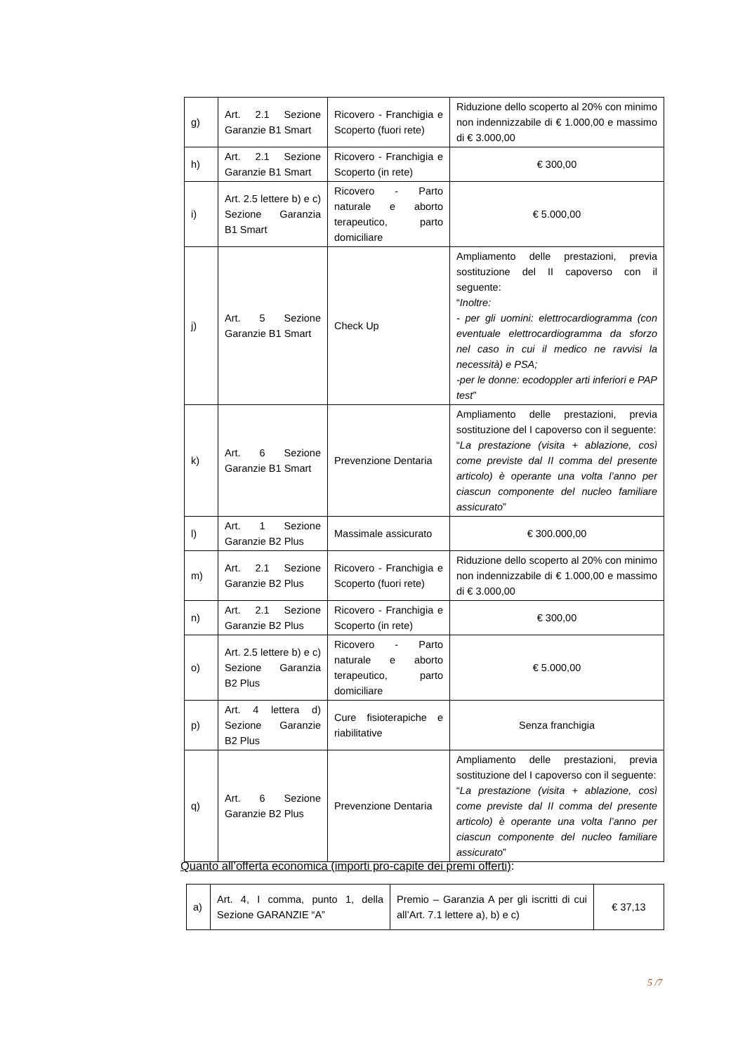| g) | Art. 2.1 Sezione Garanzie B1 Smart | Ricovero - Franchigia e Scoperto (fuori rete) | Riduzione dello scoperto al 20% con minimo non indennizzabile di € 1.000,00 e massimo di € 3.000,00 |
| h) | Art. 2.1 Sezione Garanzie B1 Smart | Ricovero - Franchigia e Scoperto (in rete) | € 300,00 |
| i) | Art. 2.5 lettere b) e c) Sezione Garanzia B1 Smart | Ricovero - Parto naturale e aborto terapeutico, parto domiciliare | € 5.000,00 |
| j) | Art. 5 Sezione Garanzie B1 Smart | Check Up | Ampliamento delle prestazioni, previa sostituzione del II capoverso con il seguente: “ Inoltre: - per gli uomini: elettrocardiogramma (con eventuale elettrocardiogramma da sforzo nel caso in cui il medico ne ravvisi la necessità) e PSA; -per le donne: ecodoppler arti inferiori e PAP test ” |
| k) | Art. 6 Sezione Garanzie B1 Smart | Prevenzione Dentaria | Ampliamento delle prestazioni, previa sostituzione del I capoverso con il seguente: “ La prestazione (visita + ablazione, così come previste dal II comma del presente articolo) è operante una volta l’anno per ciascun componente del nucleo familiare assicurato ” |
| l) | Art. 1 Sezione Garanzie B2 Plus | Massimale assicurato | € 300.000,00 |
| m) | Art. 2.1 Sezione Garanzie B2 Plus | Ricovero - Franchigia e Scoperto (fuori rete) | Riduzione dello scoperto al 20% con minimo non indennizzabile di € 1.000,00 e massimo di € 3.000,00 |
| n) | Art. 2.1 Sezione Garanzie B2 Plus | Ricovero - Franchigia e Scoperto (in rete) | € 300,00 |
| o) | Art. 2.5 lettere b) e c) Sezione Garanzia B2 Plus | Ricovero - Parto naturale e aborto terapeutico, parto domiciliare | € 5.000,00 |
| p) | Art. 4 lettera d) Sezione Garanzie B2 Plus | Cure fisioterapiche e riabilitative | Senza franchigia |
| q) | Art. 6 Sezione Garanzie B2 Plus | Prevenzione Dentaria | Ampliamento delle prestazioni, previa sostituzione del I capoverso con il seguente: “ La prestazione (visita + ablazione, così come previste dal II comma del presente articolo) è operante una volta l’anno per ciascun componente del nucleo familiare assicurato ” |
Quanto all’offerta economica (importi pro-capite dei premi offerti):
| a) | Art. 4, I comma, punto 1, della Sezione GARANZIE “A” | Premio – Garanzia A per gli iscritti di cui all’Art. 7.1 lettere a), b) e c) | € 37,13 |
5 /7